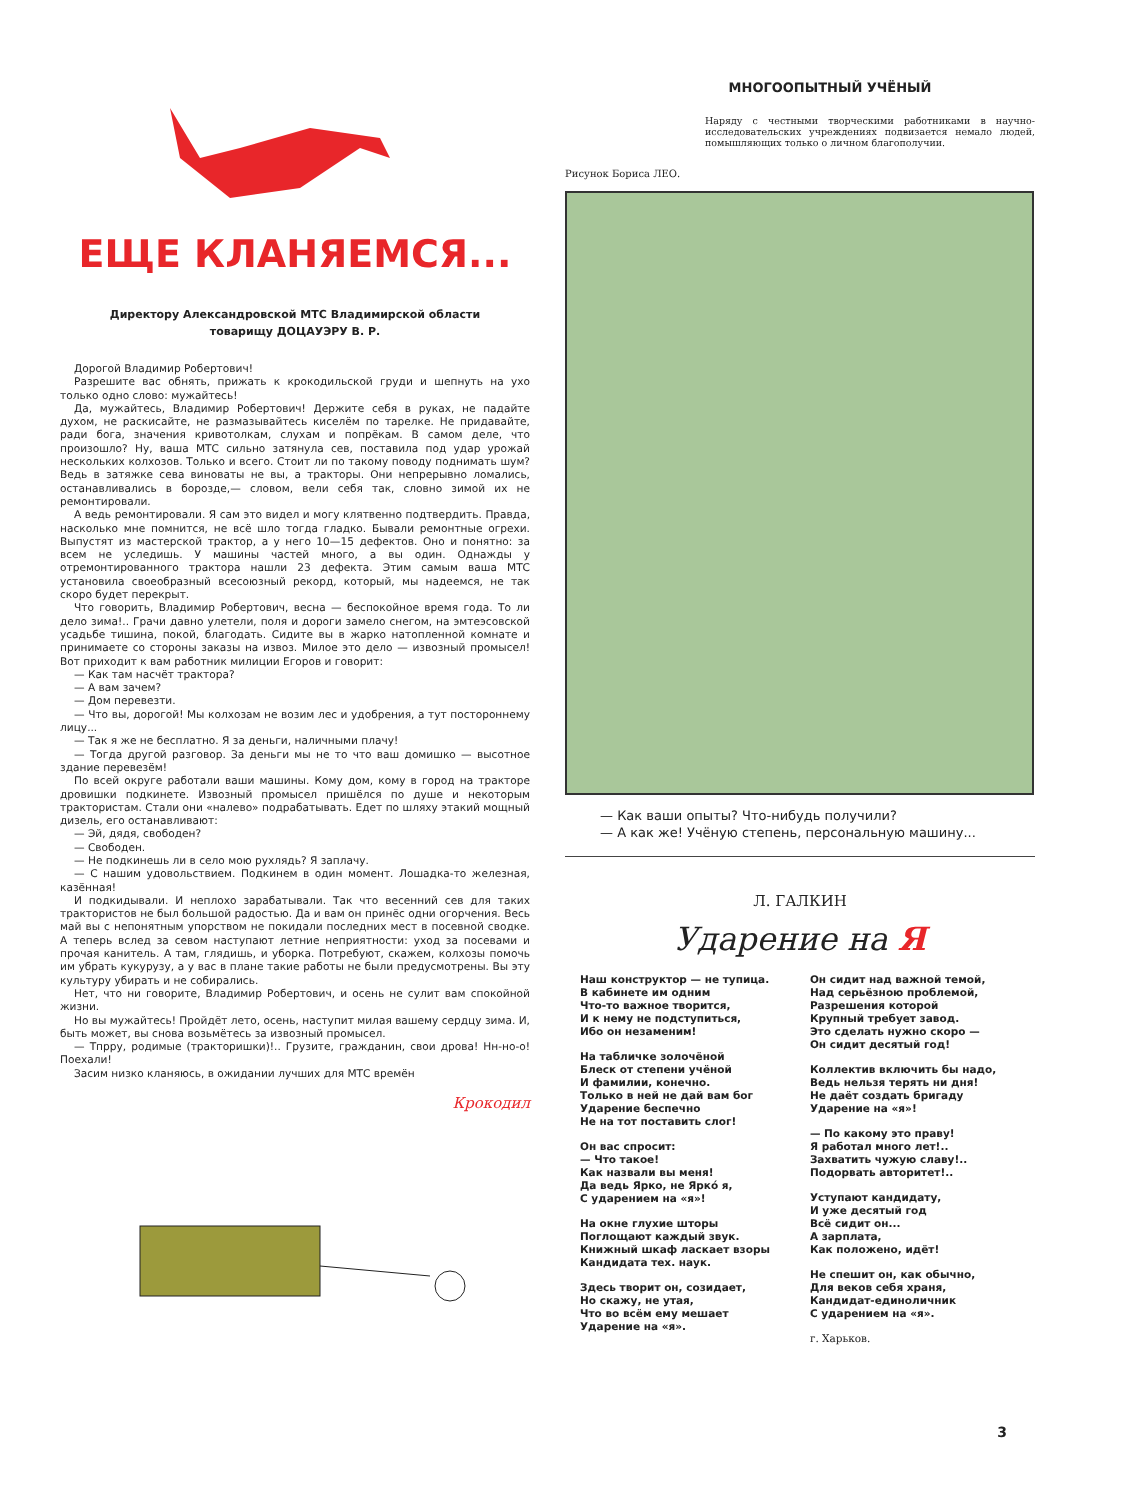ЕЩЕ КЛАНЯЕМСЯ...
Директору Александровской МТС Владимирской области
товарищу ДОЦАУЭРУ В. Р.
Дорогой Владимир Робертович!
Разрешите вас обнять, прижать к крокодильской груди и шепнуть на ухо только одно слово: мужайтесь!
Да, мужайтесь, Владимир Робертович! Держите себя в руках, не падайте духом, не раскисайте, не размазывайтесь киселём по тарелке. Не придавайте, ради бога, значения кривотолкам, слухам и попрёкам. В самом деле, что произошло? Ну, ваша МТС сильно затянула сев, поставила под удар урожай нескольких колхозов. Только и всего. Стоит ли по такому поводу поднимать шум? Ведь в затяжке сева виноваты не вы, а тракторы. Они непрерывно ломались, останавливались в борозде,— словом, вели себя так, словно зимой их не ремонтировали.
А ведь ремонтировали. Я сам это видел и могу клятвенно подтвердить. Правда, насколько мне помнится, не всё шло тогда гладко. Бывали ремонтные огрехи. Выпустят из мастерской трактор, а у него 10—15 дефектов. Оно и понятно: за всем не уследишь. У машины частей много, а вы один. Однажды у отремонтированного трактора нашли 23 дефекта. Этим самым ваша МТС установила своеобразный всесоюзный рекорд, который, мы надеемся, не так скоро будет перекрыт.
Что говорить, Владимир Робертович, весна — беспокойное время года. То ли дело зима!.. Грачи давно улетели, поля и дороги замело снегом, на эмтеэсовской усадьбе тишина, покой, благодать. Сидите вы в жарко натопленной комнате и принимаете со стороны заказы на извоз. Милое это дело — извозный промысел! Вот приходит к вам работник милиции Егоров и говорит:
— Как там насчёт трактора?
— А вам зачем?
— Дом перевезти.
— Что вы, дорогой! Мы колхозам не возим лес и удобрения, а тут постороннему лицу...
— Так я же не бесплатно. Я за деньги, наличными плачу!
— Тогда другой разговор. За деньги мы не то что ваш домишко — высотное здание перевезём!
По всей округе работали ваши машины. Кому дом, кому в город на тракторе дровишки подкинете. Извозный промысел пришёлся по душе и некоторым трактористам. Стали они «налево» подрабатывать. Едет по шляху этакий мощный дизель, его останавливают:
— Эй, дядя, свободен?
— Свободен.
— Не подкинешь ли в село мою рухлядь? Я заплачу.
— С нашим удовольствием. Подкинем в один момент. Лошадка-то железная, казённая!
И подкидывали. И неплохо зарабатывали. Так что весенний сев для таких трактористов не был большой радостью. Да и вам он принёс одни огорчения. Весь май вы с непонятным упорством не покидали последних мест в посевной сводке. А теперь вслед за севом наступают летние неприятности: уход за посевами и прочая канитель. А там, глядишь, и уборка. Потребуют, скажем, колхозы помочь им убрать кукурузу, а у вас в плане такие работы не были предусмотрены. Вы эту культуру убирать и не собирались.
Нет, что ни говорите, Владимир Робертович, и осень не сулит вам спокойной жизни.
Но вы мужайтесь! Пройдёт лето, осень, наступит милая вашему сердцу зима. И, быть может, вы снова возьмётесь за извозный промысел.
— Тпрру, родимые (трактоpишки)!.. Грузите, гражданин, свои дрова! Нн-но-о! Поехали!
Засим низко кланяюсь, в ожидании лучших для МТС времён
Крокодил
МНОГООПЫТНЫЙ УЧЁНЫЙ
Наряду с честными творческими работниками в научно-исследовательских учреждениях подвизается немало людей, помышляющих только о личном благополучии.
Рисунок Бориса ЛЕО.
— Как ваши опыты? Что-нибудь получили?
— А как же! Учёную степень, персональную машину...
Л. ГАЛКИН
Ударение на Я
Наш конструктор — не тупица.
В кабинете им одним
Что-то важное творится,
И к нему не подступиться,
Ибо он незаменим!
На табличке золочёной
Блеск от степени учёной
И фамилии, конечно.
Только в ней не дай вам бог
Ударение беспечно
Не на тот поставить слог!
Он вас спросит:
— Что такое!
Как назвали вы меня!
Да ведь Ярко, не Яркó я,
С ударением на «я»!
На окне глухие шторы
Поглощают каждый звук.
Книжный шкаф ласкает взоры
Кандидата тех. наук.
Здесь творит он, созидает,
Но скажу, не утая,
Что во всём ему мешает
Ударение на «я».
Он сидит над важной темой,
Над серьёзною проблемой,
Разрешения которой
Крупный требует завод.
Это сделать нужно скоро —
Он сидит десятый год!
Коллектив включить бы надо,
Ведь нельзя терять ни дня!
Не даёт создать бригаду
Ударение на «я»!
— По какому это праву!
Я работал много лет!..
Захватить чужую славу!..
Подорвать авторитет!..
Уступают кандидату,
И уже десятый год
Всё сидит он...
А зарплата,
Как положено, идёт!
Не спешит он, как обычно,
Для веков себя храня,
Кандидат-единоличник
С ударением на «я».
г. Харьков.
3